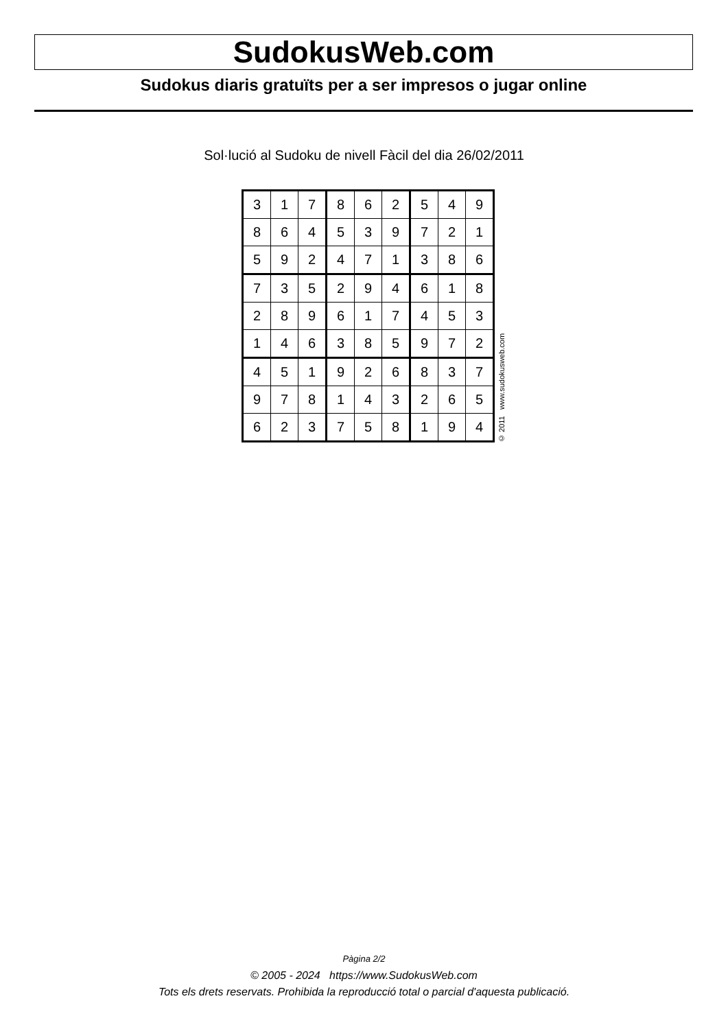SudokusWeb.com
Sudokus diaris gratuïts per a ser impresos o jugar online
Sol·lució al Sudoku de nivell Fàcil del dia 26/02/2011
| 3 | 1 | 7 | 8 | 6 | 2 | 5 | 4 | 9 |
| 8 | 6 | 4 | 5 | 3 | 9 | 7 | 2 | 1 |
| 5 | 9 | 2 | 4 | 7 | 1 | 3 | 8 | 6 |
| 7 | 3 | 5 | 2 | 9 | 4 | 6 | 1 | 8 |
| 2 | 8 | 9 | 6 | 1 | 7 | 4 | 5 | 3 |
| 1 | 4 | 6 | 3 | 8 | 5 | 9 | 7 | 2 |
| 4 | 5 | 1 | 9 | 2 | 6 | 8 | 3 | 7 |
| 9 | 7 | 8 | 1 | 4 | 3 | 2 | 6 | 5 |
| 6 | 2 | 3 | 7 | 5 | 8 | 1 | 9 | 4 |
© 2011 www.sudokusweb.com
Pàgina 2/2
© 2005 - 2024 https://www.SudokusWeb.com
Tots els drets reservats. Prohibida la reproducció total o parcial d'aquesta publicació.